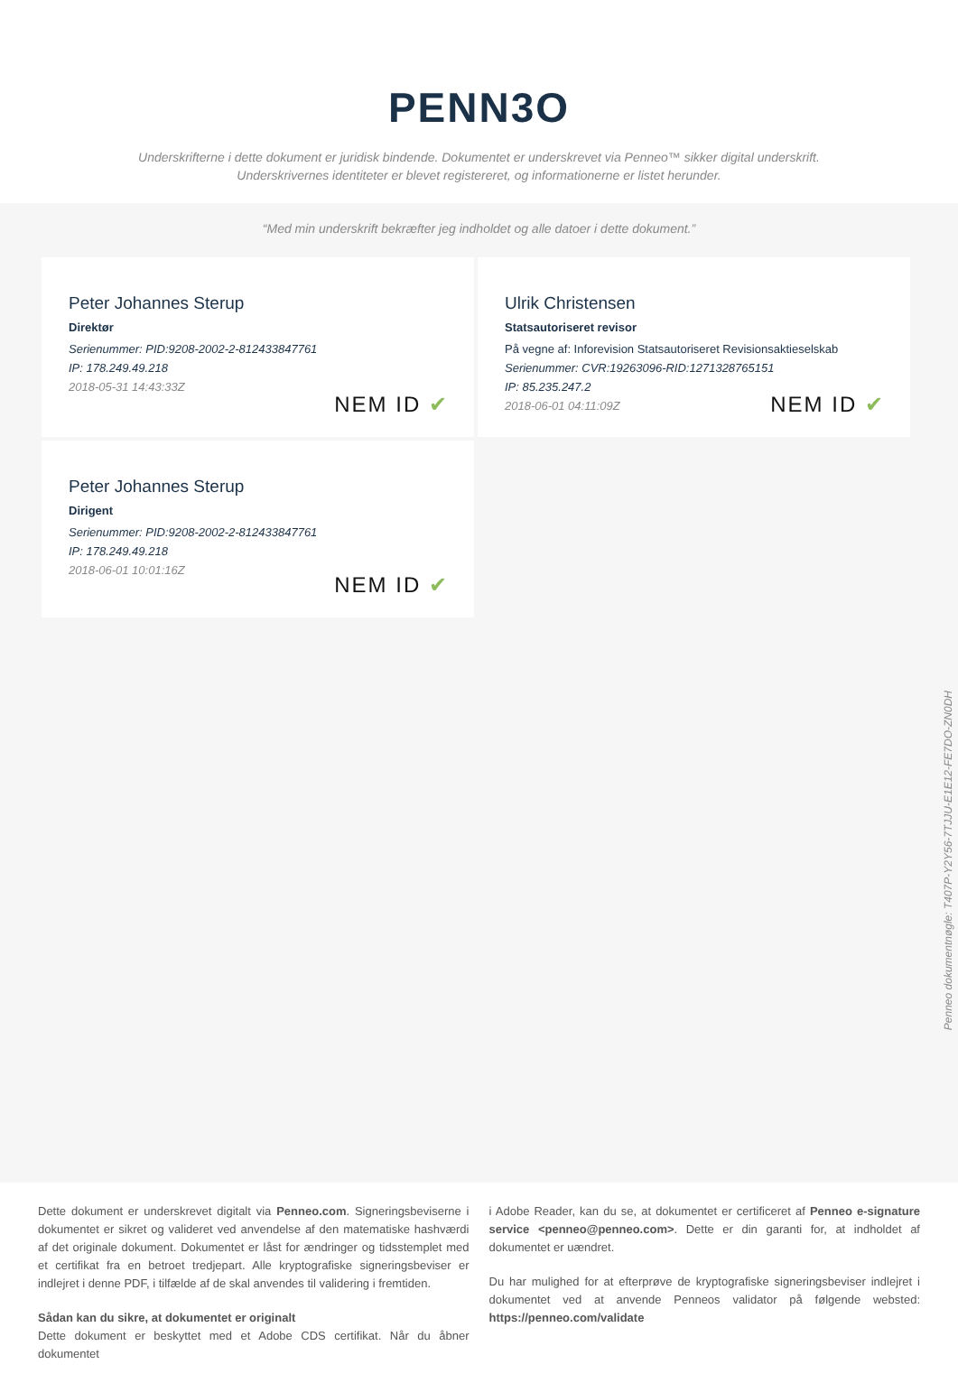PENN3O
Underskrifterne i dette dokument er juridisk bindende. Dokumentet er underskrevet via Penneo™ sikker digital underskrift.
Underskrivernes identiteter er blevet registereret, og informationerne er listet herunder.
“Med min underskrift bekræfter jeg indholdet og alle datoer i dette dokument.”
Peter Johannes Sterup
Direktør
Serienummer: PID:9208-2002-2-812433847761
IP: 178.249.49.218
2018-05-31 14:43:33Z
NEM ID ✔
Ulrik Christensen
Statsautoriseret revisor
På vegne af: Inforevision Statsautoriseret Revisionsaktieselskab
Serienummer: CVR:19263096-RID:1271328765151
IP: 85.235.247.2
2018-06-01 04:11:09Z
NEM ID ✔
Peter Johannes Sterup
Dirigent
Serienummer: PID:9208-2002-2-812433847761
IP: 178.249.49.218
2018-06-01 10:01:16Z
NEM ID ✔
Penneo dokumentnøgle: T407P-Y2Y56-7TJJU-E1E12-FE7DO-ZN0DH
Dette dokument er underskrevet digitalt via Penneo.com. Signeringsbeviserne i dokumentet er sikret og valideret ved anvendelse af den matematiske hashværdi af det originale dokument. Dokumentet er låst for ændringer og tidsstemplet med et certifikat fra en betroet tredjepart. Alle kryptografiske signeringsbeviser er indlejret i denne PDF, i tilfælde af de skal anvendes til validering i fremtiden.
Sådan kan du sikre, at dokumentet er originalt
Dette dokument er beskyttet med et Adobe CDS certifikat. Når du åbner dokumentet
i Adobe Reader, kan du se, at dokumentet er certificeret af Penneo e-signature service <penneo@penneo.com>. Dette er din garanti for, at indholdet af dokumentet er uændret.
Du har mulighed for at efterprøve de kryptografiske signeringsbeviser indlejret i dokumentet ved at anvende Penneos validator på følgende websted: https://penneo.com/validate